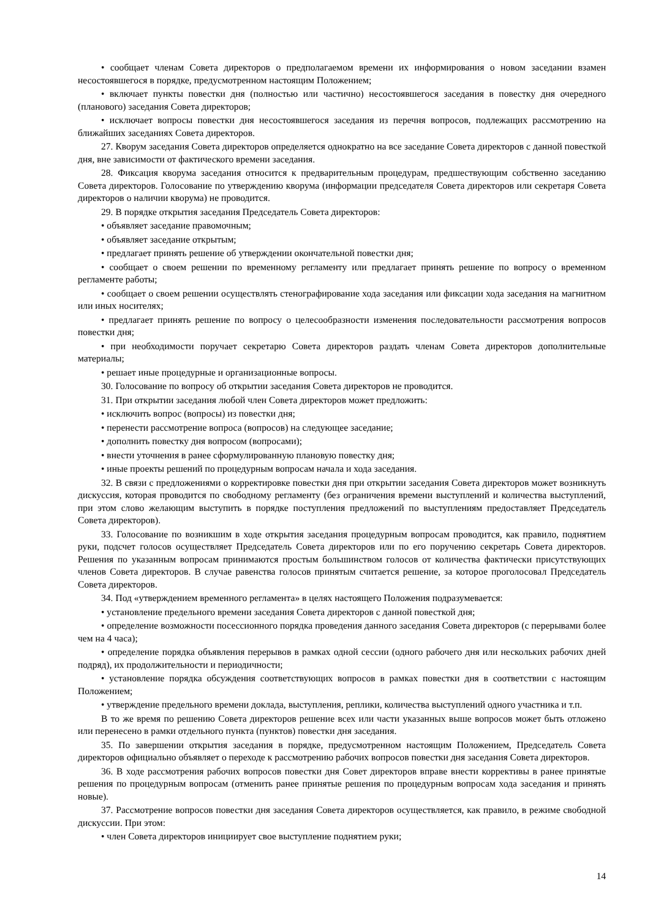• сообщает членам Совета директоров о предполагаемом времени их информирования о новом заседании взамен несостоявшегося в порядке, предусмотренном настоящим Положением;
• включает пункты повестки дня (полностью или частично) несостоявшегося заседания в повестку дня очередного (планового) заседания Совета директоров;
• исключает вопросы повестки дня несостоявшегося заседания из перечня вопросов, подлежащих рассмотрению на ближайших заседаниях Совета директоров.
27. Кворум заседания Совета директоров определяется однократно на все заседание Совета директоров с данной повесткой дня, вне зависимости от фактического времени заседания.
28. Фиксация кворума заседания относится к предварительным процедурам, предшествующим собственно заседанию Совета директоров. Голосование по утверждению кворума (информации председателя Совета директоров или секретаря Совета директоров о наличии кворума) не проводится.
29. В порядке открытия заседания Председатель Совета директоров:
• объявляет заседание правомочным;
• объявляет заседание открытым;
• предлагает принять решение об утверждении окончательной повестки дня;
• сообщает о своем решении по временному регламенту или предлагает принять решение по вопросу о временном регламенте работы;
• сообщает о своем решении осуществлять стенографирование хода заседания или фиксации хода заседания на магнитном или иных носителях;
• предлагает принять решение по вопросу о целесообразности изменения последовательности рассмотрения вопросов повестки дня;
• при необходимости поручает секретарю Совета директоров раздать членам Совета директоров дополнительные материалы;
• решает иные процедурные и организационные вопросы.
30. Голосование по вопросу об открытии заседания Совета директоров не проводится.
31. При открытии заседания любой член Совета директоров может предложить:
• исключить вопрос (вопросы) из повестки дня;
• перенести рассмотрение вопроса (вопросов) на следующее заседание;
• дополнить повестку дня вопросом (вопросами);
• внести уточнения в ранее сформулированную плановую повестку дня;
• иные проекты решений по процедурным вопросам начала и хода заседания.
32. В связи с предложениями о корректировке повестки дня при открытии заседания Совета директоров может возникнуть дискуссия, которая проводится по свободному регламенту (без ограничения времени выступлений и количества выступлений, при этом слово желающим выступить в порядке поступления предложений по выступлениям предоставляет Председатель Совета директоров).
33. Голосование по возникшим в ходе открытия заседания процедурным вопросам проводится, как правило, поднятием руки, подсчет голосов осуществляет Председатель Совета директоров или по его поручению секретарь Совета директоров. Решения по указанным вопросам принимаются простым большинством голосов от количества фактически присутствующих членов Совета директоров. В случае равенства голосов принятым считается решение, за которое проголосовал Председатель Совета директоров.
34. Под «утверждением временного регламента» в целях настоящего Положения подразумевается:
• установление предельного времени заседания Совета директоров с данной повесткой дня;
• определение возможности посессионного порядка проведения данного заседания Совета директоров (с перерывами более чем на 4 часа);
• определение порядка объявления перерывов в рамках одной сессии (одного рабочего дня или нескольких рабочих дней подряд), их продолжительности и периодичности;
• установление порядка обсуждения соответствующих вопросов в рамках повестки дня в соответствии с настоящим Положением;
• утверждение предельного времени доклада, выступления, реплики, количества выступлений одного участника и т.п.
В то же время по решению Совета директоров решение всех или части указанных выше вопросов может быть отложено или перенесено в рамки отдельного пункта (пунктов) повестки дня заседания.
35. По завершении открытия заседания в порядке, предусмотренном настоящим Положением, Председатель Совета директоров официально объявляет о переходе к рассмотрению рабочих вопросов повестки дня заседания Совета директоров.
36. В ходе рассмотрения рабочих вопросов повестки дня Совет директоров вправе внести коррективы в ранее принятые решения по процедурным вопросам (отменить ранее принятые решения по процедурным вопросам хода заседания и принять новые).
37. Рассмотрение вопросов повестки дня заседания Совета директоров осуществляется, как правило, в режиме свободной дискуссии. При этом:
• член Совета директоров инициирует свое выступление поднятием руки;
14